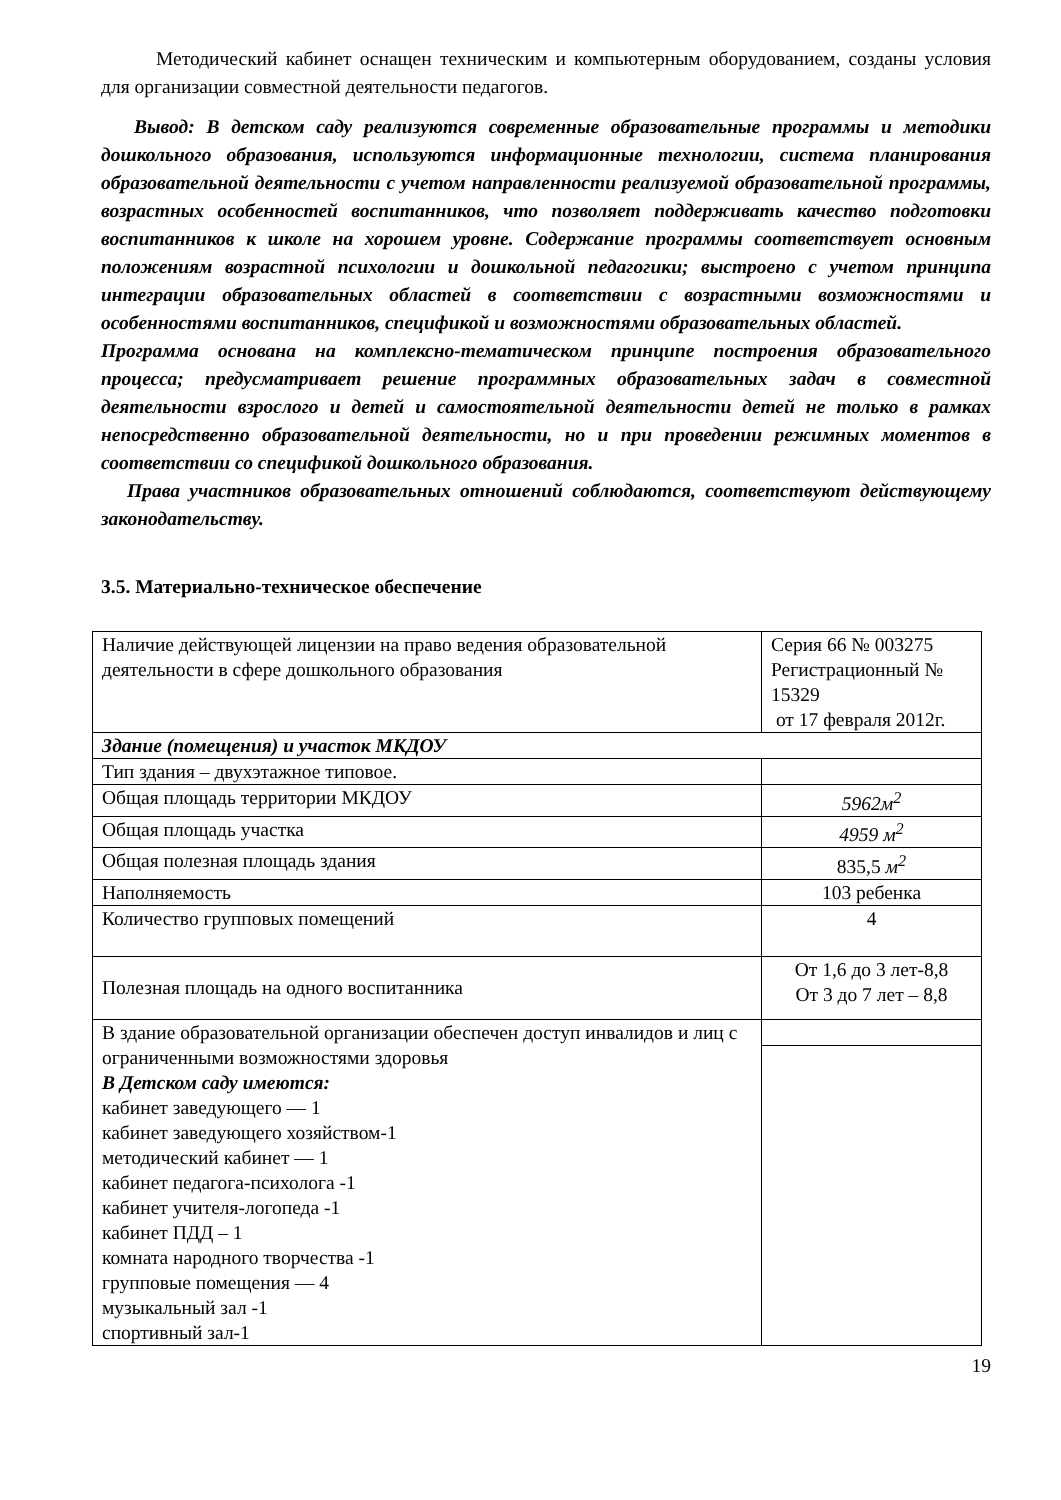Методический кабинет оснащен техническим и компьютерным оборудованием, созданы условия для организации совместной деятельности педагогов.
Вывод: В детском саду реализуются современные образовательные программы и методики дошкольного образования, используются информационные технологии, система планирования образовательной деятельности с учетом направленности реализуемой образовательной программы, возрастных особенностей воспитанников, что позволяет поддерживать качество подготовки воспитанников к школе на хорошем уровне. Содержание программы соответствует основным положениям возрастной психологии и дошкольной педагогики; выстроено с учетом принципа интеграции образовательных областей в соответствии с возрастными возможностями и особенностями воспитанников, спецификой и возможностями образовательных областей.
Программа основана на комплексно-тематическом принципе построения образовательного процесса; предусматривает решение программных образовательных задач в совместной деятельности взрослого и детей и самостоятельной деятельности детей не только в рамках непосредственно образовательной деятельности, но и при проведении режимных моментов в соответствии со спецификой дошкольного образования.
Права участников образовательных отношений соблюдаются, соответствуют действующему законодательству.
3.5. Материально-техническое обеспечение
| Наличие действующей лицензии на право ведения образовательной деятельности в сфере дошкольного образования | Серия 66 № 003275 Регистрационный № 15329 от 17 февраля 2012г. |
| Здание (помещения) и участок МКДОУ | |
| Тип здания – двухэтажное типовое. | |
| Общая площадь территории МКДОУ | 5962м<sup>2</sup> |
| Общая площадь участка | 4959 м<sup>2</sup> |
| Общая полезная площадь здания | 835,5 м<sup>2</sup> |
| Наполняемость | 103 ребенка |
| Количество групповых помещений | 4 |
| Полезная площадь на одного воспитанника | От 1,6 до 3 лет-8,8 От 3 до 7 лет – 8,8 |
| В здание образовательной организации обеспечен доступ инвалидов и лиц с ограниченными возможностями здоровья В Детском саду имеются: кабинет заведующего — 1 кабинет заведующего хозяйством-1 методический кабинет — 1 кабинет педагога-психолога -1 кабинет учителя-логопеда -1 кабинет ПДД – 1 комната народного творчества -1 групповые помещения — 4 музыкальный зал -1 спортивный зал-1 | |
19